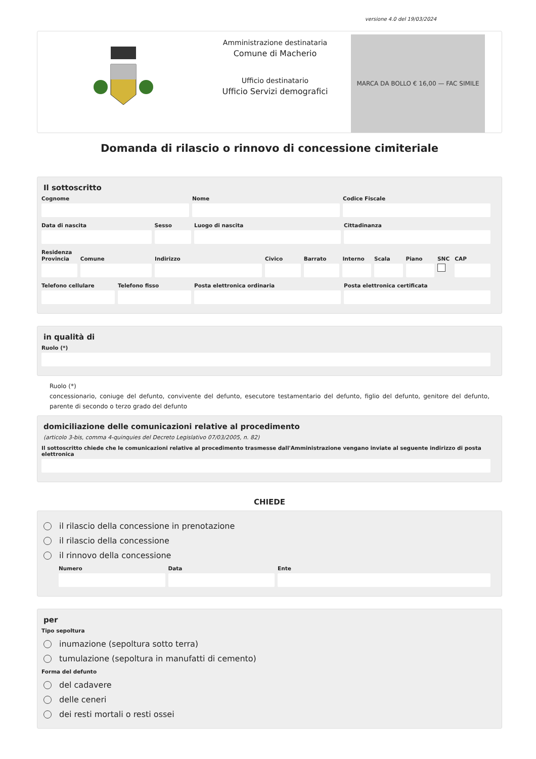versione 4.0 del 19/03/2024
Amministrazione destinataria
Comune di Macherio
Ufficio destinatario
Ufficio Servizi demografici
MARCA DA BOLLO € 16,00 — FAC SIMILE
Domanda di rilascio o rinnovo di concessione cimiteriale
Il sottoscritto
Cognome Nome Codice Fiscale
Data di nascita Sesso Luogo di nascita Cittadinanza
Residenza
Provincia Comune Indirizzo Civico Barrato Interno Scala Piano SNC CAP
Telefono cellulare Telefono fisso Posta elettronica ordinaria Posta elettronica certificata
in qualità di
Ruolo (*)
Ruolo (*)
concessionario, coniuge del defunto, convivente del defunto, esecutore testamentario del defunto, figlio del defunto, genitore del defunto, parente di secondo o terzo grado del defunto
domiciliazione delle comunicazioni relative al procedimento
(articolo 3-bis, comma 4-quinquies del Decreto Legislativo 07/03/2005, n. 82)
Il sottoscritto chiede che le comunicazioni relative al procedimento trasmesse dall'Amministrazione vengano inviate al seguente indirizzo di posta elettronica
CHIEDE
il rilascio della concessione in prenotazione
il rilascio della concessione
il rinnovo della concessione
Numero Data Ente
per
Tipo sepoltura
inumazione (sepoltura sotto terra)
tumulazione (sepoltura in manufatti di cemento)
Forma del defunto
del cadavere
delle ceneri
dei resti mortali o resti ossei